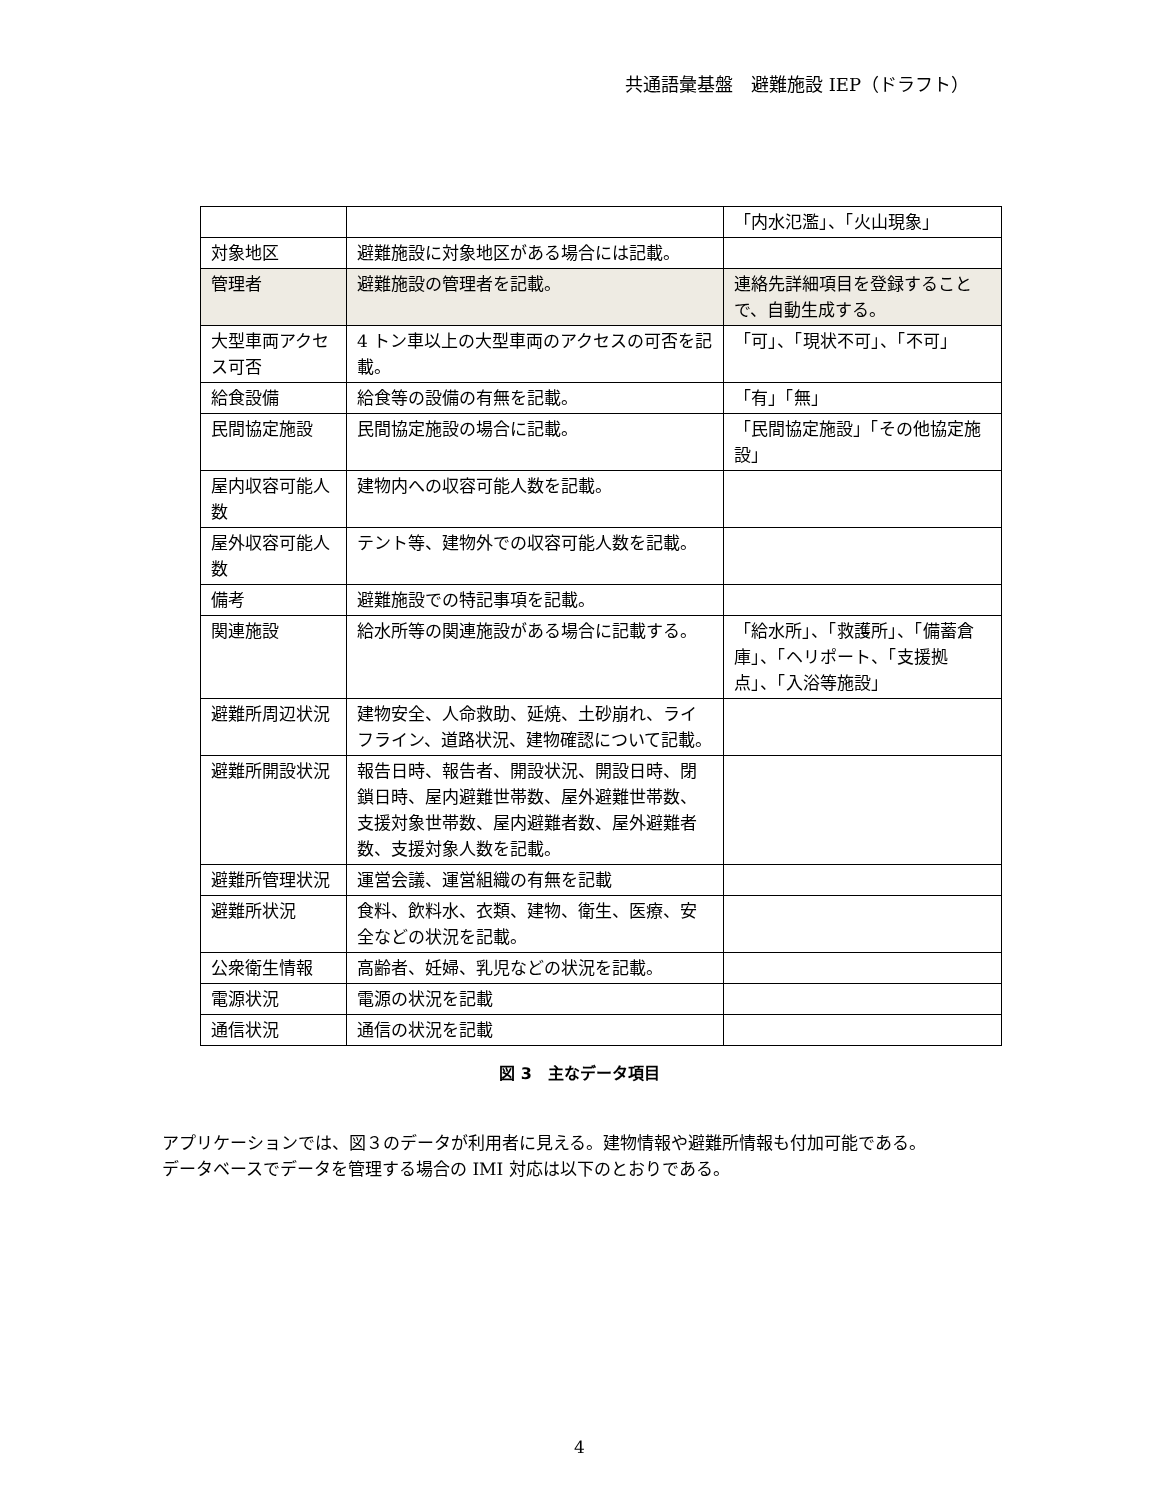共通語彙基盤　避難施設 IEP（ドラフト）
| | | 「内水氾濫」、「火山現象」 |
| 対象地区 | 避難施設に対象地区がある場合には記載。 | |
| 管理者 | 避難施設の管理者を記載。 | 連絡先詳細項目を登録することで、自動生成する。 |
| 大型車両アクセス可否 | 4 トン車以上の大型車両のアクセスの可否を記載。 | 「可」、「現状不可」、「不可」 |
| 給食設備 | 給食等の設備の有無を記載。 | 「有」「無」 |
| 民間協定施設 | 民間協定施設の場合に記載。 | 「民間協定施設」「その他協定施設」 |
| 屋内収容可能人数 | 建物内への収容可能人数を記載。 | |
| 屋外収容可能人数 | テント等、建物外での収容可能人数を記載。 | |
| 備考 | 避難施設での特記事項を記載。 | |
| 関連施設 | 給水所等の関連施設がある場合に記載する。 | 「給水所」、「救護所」、「備蓄倉庫」、「ヘリポート、「支援拠点」、「入浴等施設」 |
| 避難所周辺状況 | 建物安全、人命救助、延焼、土砂崩れ、ライフライン、道路状況、建物確認について記載。 | |
| 避難所開設状況 | 報告日時、報告者、開設状況、開設日時、閉鎖日時、屋内避難世帯数、屋外避難世帯数、支援対象世帯数、屋内避難者数、屋外避難者数、支援対象人数を記載。 | |
| 避難所管理状況 | 運営会議、運営組織の有無を記載 | |
| 避難所状況 | 食料、飲料水、衣類、建物、衛生、医療、安全などの状況を記載。 | |
| 公衆衛生情報 | 高齢者、妊婦、乳児などの状況を記載。 | |
| 電源状況 | 電源の状況を記載 | |
| 通信状況 | 通信の状況を記載 | |
図 3　主なデータ項目
アプリケーションでは、図３のデータが利用者に見える。建物情報や避難所情報も付加可能である。
データベースでデータを管理する場合の IMI 対応は以下のとおりである。
4